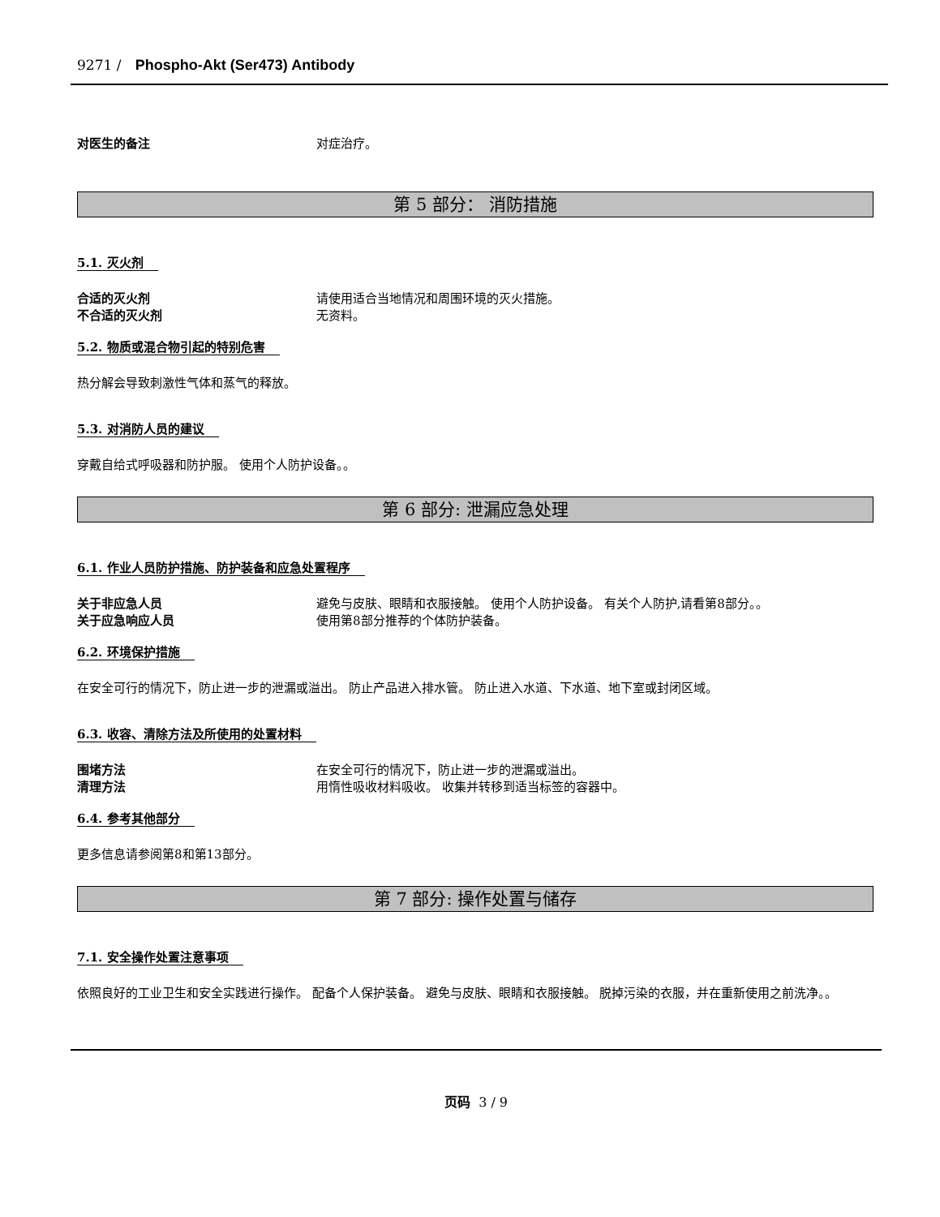9271 / Phospho-Akt (Ser473) Antibody
对医生的备注 对症治疗。
第 5 部分： 消防措施
5.1. 灭火剂
合适的灭火剂 请使用适合当地情况和周围环境的灭火措施。
不合适的灭火剂 无资料。
5.2. 物质或混合物引起的特别危害
热分解会导致刺激性气体和蒸气的释放。
5.3. 对消防人员的建议
穿戴自给式呼吸器和防护服。 使用个人防护设备。。
第 6 部分: 泄漏应急处理
6.1. 作业人员防护措施、防护装备和应急处置程序
关于非应急人员 避免与皮肤、眼睛和衣服接触。 使用个人防护设备。 有关个人防护,请看第8部分。。
关于应急响应人员 使用第8部分推荐的个体防护装备。
6.2. 环境保护措施
在安全可行的情况下，防止进一步的泄漏或溢出。 防止产品进入排水管。 防止进入水道、下水道、地下室或封闭区域。
6.3. 收容、清除方法及所使用的处置材料
围堵方法 在安全可行的情况下，防止进一步的泄漏或溢出。
清理方法 用惰性吸收材料吸收。 收集并转移到适当标签的容器中。
6.4. 参考其他部分
更多信息请参阅第8和第13部分。
第 7 部分: 操作处置与储存
7.1. 安全操作处置注意事项
依照良好的工业卫生和安全实践进行操作。 配备个人保护装备。 避免与皮肤、眼睛和衣服接触。 脱掉污染的衣服，并在重新使用之前洗净。。
页码 3 / 9